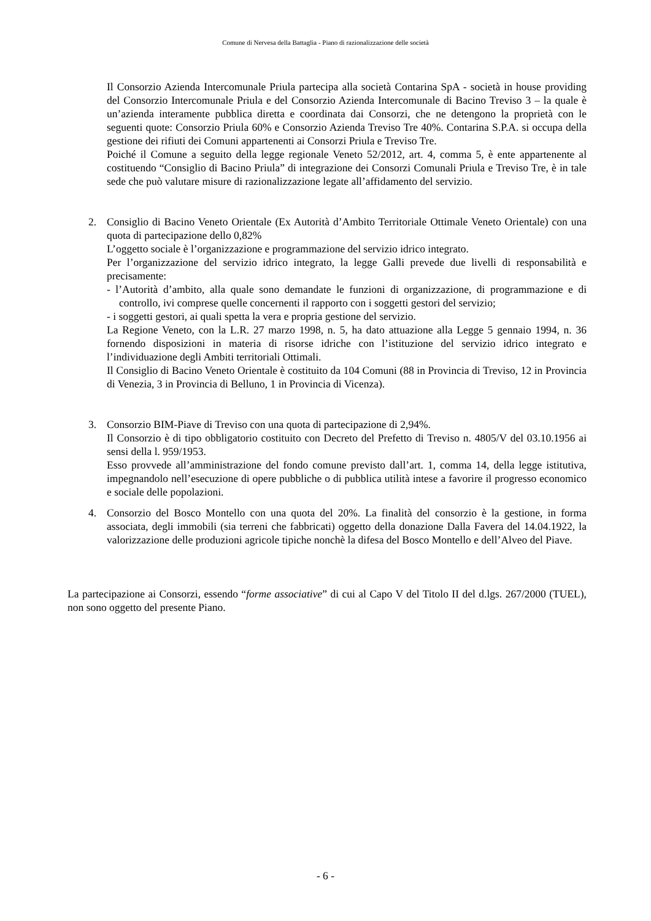Comune di Nervesa della Battaglia - Piano di razionalizzazione delle società
Il Consorzio Azienda Intercomunale Priula partecipa alla società Contarina SpA - società in house providing del Consorzio Intercomunale Priula e del Consorzio Azienda Intercomunale di Bacino Treviso 3 – la quale è un’azienda interamente pubblica diretta e coordinata dai Consorzi, che ne detengono la proprietà con le seguenti quote: Consorzio Priula 60% e Consorzio Azienda Treviso Tre 40%. Contarina S.P.A. si occupa della gestione dei rifiuti dei Comuni appartenenti ai Consorzi Priula e Treviso Tre.
Poiché il Comune a seguito della legge regionale Veneto 52/2012, art. 4, comma 5, è ente appartenente al costituendo “Consiglio di Bacino Priula” di integrazione dei Consorzi Comunali Priula e Treviso Tre, è in tale sede che può valutare misure di razionalizzazione legate all’affidamento del servizio.
2. Consiglio di Bacino Veneto Orientale (Ex Autorità d’Ambito Territoriale Ottimale Veneto Orientale) con una quota di partecipazione dello 0,82%
L’oggetto sociale è l’organizzazione e programmazione del servizio idrico integrato.
Per l’organizzazione del servizio idrico integrato, la legge Galli prevede due livelli di responsabilità e precisamente:
- l’Autorità d’ambito, alla quale sono demandate le funzioni di organizzazione, di programmazione e di controllo, ivi comprese quelle concernenti il rapporto con i soggetti gestori del servizio;
- i soggetti gestori, ai quali spetta la vera e propria gestione del servizio.
La Regione Veneto, con la L.R. 27 marzo 1998, n. 5, ha dato attuazione alla Legge 5 gennaio 1994, n. 36 fornendo disposizioni in materia di risorse idriche con l’istituzione del servizio idrico integrato e l’individuazione degli Ambiti territoriali Ottimali.
Il Consiglio di Bacino Veneto Orientale è costituito da 104 Comuni (88 in Provincia di Treviso, 12 in Provincia di Venezia, 3 in Provincia di Belluno, 1 in Provincia di Vicenza).
3. Consorzio BIM-Piave di Treviso con una quota di partecipazione di 2,94%.
Il Consorzio è di tipo obbligatorio costituito con Decreto del Prefetto di Treviso n. 4805/V del 03.10.1956 ai sensi della l. 959/1953.
Esso provvede all’amministrazione del fondo comune previsto dall’art. 1, comma 14, della legge istitutiva, impegnandolo nell’esecuzione di opere pubbliche o di pubblica utilità intese a favorire il progresso economico e sociale delle popolazioni.
4. Consorzio del Bosco Montello con una quota del 20%. La finalità del consorzio è la gestione, in forma associata, degli immobili (sia terreni che fabbricati) oggetto della donazione Dalla Favera del 14.04.1922, la valorizzazione delle produzioni agricole tipiche nonchè la difesa del Bosco Montello e dell’Alveo del Piave.
La partecipazione ai Consorzi, essendo “forme associative” di cui al Capo V del Titolo II del d.lgs. 267/2000 (TUEL), non sono oggetto del presente Piano.
- 6 -